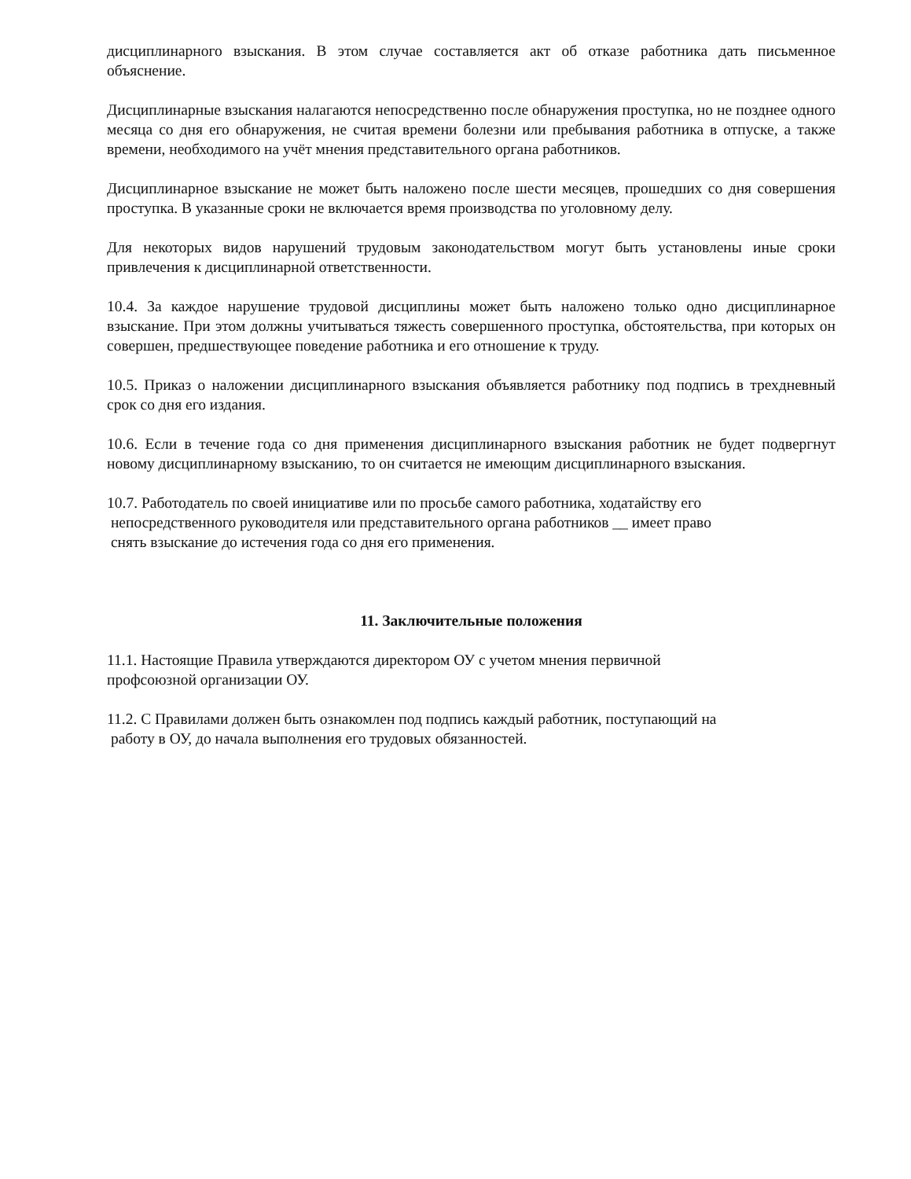дисциплинарного взыскания. В этом случае составляется акт об отказе работника дать письменное объяснение.
Дисциплинарные взыскания налагаются непосредственно после обнаружения проступка, но не позднее одного месяца со дня его обнаружения, не считая времени болезни или пребывания работника в отпуске, а также времени, необходимого на учёт мнения представительного органа работников.
Дисциплинарное взыскание не может быть наложено после шести месяцев, прошедших со дня совершения проступка. В указанные сроки не включается время производства по уголовному делу.
Для некоторых видов нарушений трудовым законодательством могут быть установлены иные сроки привлечения к дисциплинарной ответственности.
10.4. За каждое нарушение трудовой дисциплины может быть наложено только одно дисциплинарное взыскание. При этом должны учитываться тяжесть совершенного проступка, обстоятельства, при которых он совершен, предшествующее поведение работника и его отношение к труду.
10.5. Приказ о наложении дисциплинарного взыскания объявляется работнику под подпись в трехдневный срок со дня его издания.
10.6. Если в течение года со дня применения дисциплинарного взыскания работник не будет подвергнут новому дисциплинарному взысканию, то он считается не имеющим дисциплинарного взыскания.
10.7. Работодатель по своей инициативе или по просьбе самого работника, ходатайству его
непосредственного руководителя или представительного органа работников __ имеет право
снять взыскание до истечения года со дня его применения.
11. Заключительные положения
11.1. Настоящие Правила утверждаются директором ОУ с учетом мнения первичной
профсоюзной организации ОУ.
11.2. С Правилами должен быть ознакомлен под подпись каждый работник, поступающий на
работу в ОУ, до начала выполнения его трудовых обязанностей.